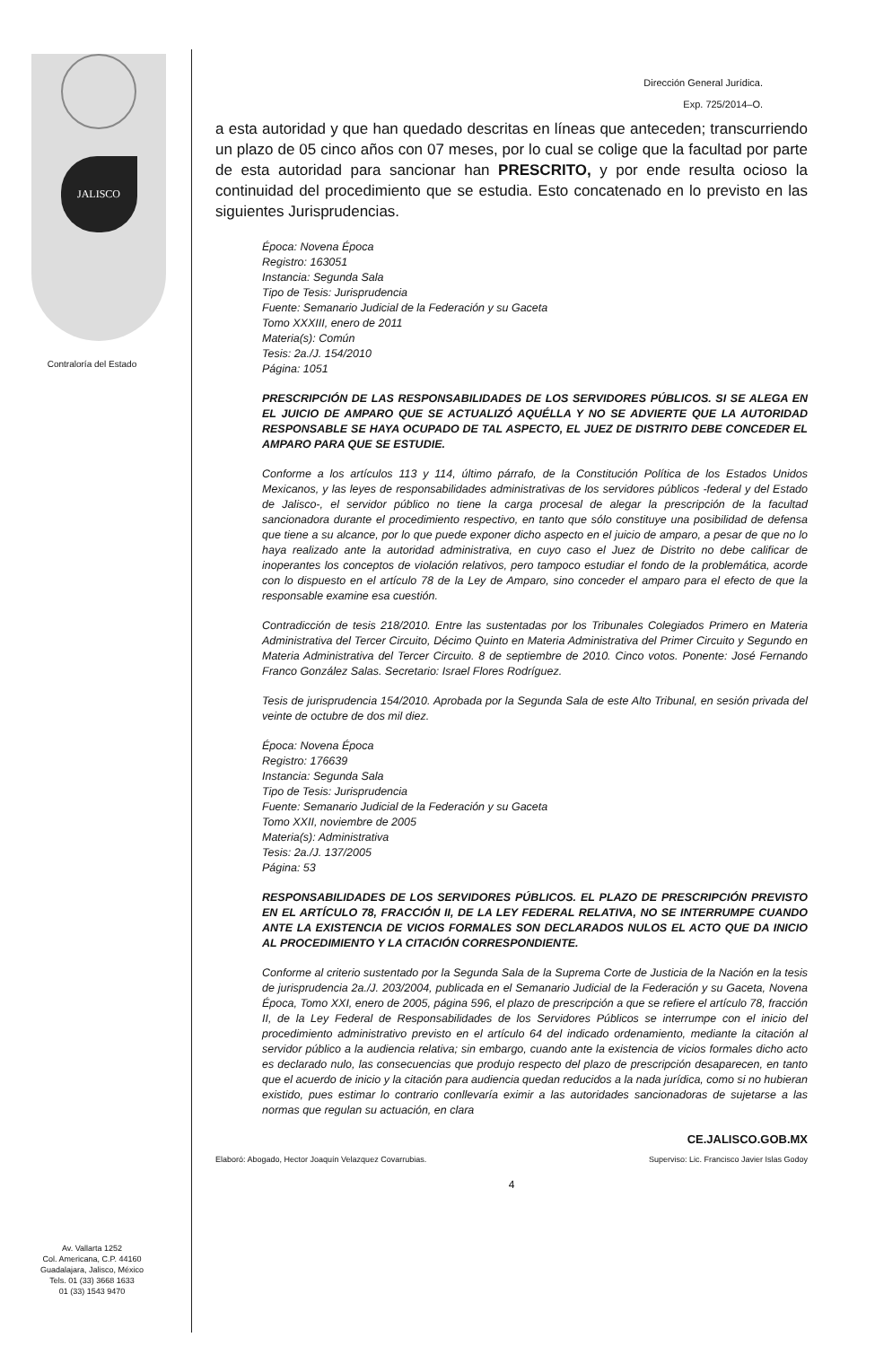JALISCO
Contraloría del Estado
Av. Vallarta 1252
Col. Americana, C.P. 44160
Guadalajara, Jalisco, México
Tels. 01 (33) 3668 1633
01 (33) 1543 9470
Dirección General Jurídica.
Exp. 725/2014–O.
a esta autoridad y que han quedado descritas en líneas que anteceden; transcurriendo un plazo de 05 cinco años con 07 meses, por lo cual se colige que la facultad por parte de esta autoridad para sancionar han PRESCRITO, y por ende resulta ocioso la continuidad del procedimiento que se estudia. Esto concatenado en lo previsto en las siguientes Jurisprudencias.
Época: Novena Época
Registro: 163051
Instancia: Segunda Sala
Tipo de Tesis: Jurisprudencia
Fuente: Semanario Judicial de la Federación y su Gaceta
Tomo XXXIII, enero de 2011
Materia(s): Común
Tesis: 2a./J. 154/2010
Página: 1051
PRESCRIPCIÓN DE LAS RESPONSABILIDADES DE LOS SERVIDORES PÚBLICOS. SI SE ALEGA EN EL JUICIO DE AMPARO QUE SE ACTUALIZÓ AQUÉLLA Y NO SE ADVIERTE QUE LA AUTORIDAD RESPONSABLE SE HAYA OCUPADO DE TAL ASPECTO, EL JUEZ DE DISTRITO DEBE CONCEDER EL AMPARO PARA QUE SE ESTUDIE.
Conforme a los artículos 113 y 114, último párrafo, de la Constitución Política de los Estados Unidos Mexicanos, y las leyes de responsabilidades administrativas de los servidores públicos -federal y del Estado de Jalisco-, el servidor público no tiene la carga procesal de alegar la prescripción de la facultad sancionadora durante el procedimiento respectivo, en tanto que sólo constituye una posibilidad de defensa que tiene a su alcance, por lo que puede exponer dicho aspecto en el juicio de amparo, a pesar de que no lo haya realizado ante la autoridad administrativa, en cuyo caso el Juez de Distrito no debe calificar de inoperantes los conceptos de violación relativos, pero tampoco estudiar el fondo de la problemática, acorde con lo dispuesto en el artículo 78 de la Ley de Amparo, sino conceder el amparo para el efecto de que la responsable examine esa cuestión.
Contradicción de tesis 218/2010. Entre las sustentadas por los Tribunales Colegiados Primero en Materia Administrativa del Tercer Circuito, Décimo Quinto en Materia Administrativa del Primer Circuito y Segundo en Materia Administrativa del Tercer Circuito. 8 de septiembre de 2010. Cinco votos. Ponente: José Fernando Franco González Salas. Secretario: Israel Flores Rodríguez.
Tesis de jurisprudencia 154/2010. Aprobada por la Segunda Sala de este Alto Tribunal, en sesión privada del veinte de octubre de dos mil diez.
Época: Novena Época
Registro: 176639
Instancia: Segunda Sala
Tipo de Tesis: Jurisprudencia
Fuente: Semanario Judicial de la Federación y su Gaceta
Tomo XXII, noviembre de 2005
Materia(s): Administrativa
Tesis: 2a./J. 137/2005
Página: 53
RESPONSABILIDADES DE LOS SERVIDORES PÚBLICOS. EL PLAZO DE PRESCRIPCIÓN PREVISTO EN EL ARTÍCULO 78, FRACCIÓN II, DE LA LEY FEDERAL RELATIVA, NO SE INTERRUMPE CUANDO ANTE LA EXISTENCIA DE VICIOS FORMALES SON DECLARADOS NULOS EL ACTO QUE DA INICIO AL PROCEDIMIENTO Y LA CITACIÓN CORRESPONDIENTE.
Conforme al criterio sustentado por la Segunda Sala de la Suprema Corte de Justicia de la Nación en la tesis de jurisprudencia 2a./J. 203/2004, publicada en el Semanario Judicial de la Federación y su Gaceta, Novena Época, Tomo XXI, enero de 2005, página 596, el plazo de prescripción a que se refiere el artículo 78, fracción II, de la Ley Federal de Responsabilidades de los Servidores Públicos se interrumpe con el inicio del procedimiento administrativo previsto en el artículo 64 del indicado ordenamiento, mediante la citación al servidor público a la audiencia relativa; sin embargo, cuando ante la existencia de vicios formales dicho acto es declarado nulo, las consecuencias que produjo respecto del plazo de prescripción desaparecen, en tanto que el acuerdo de inicio y la citación para audiencia quedan reducidos a la nada jurídica, como si no hubieran existido, pues estimar lo contrario conllevaría eximir a las autoridades sancionadoras de sujetarse a las normas que regulan su actuación, en clara
CE.JALISCO.GOB.MX
Elaboró: Abogado, Hector Joaquín Velazquez Covarrubias. Superviso: Lic. Francisco Javier Islas Godoy
4